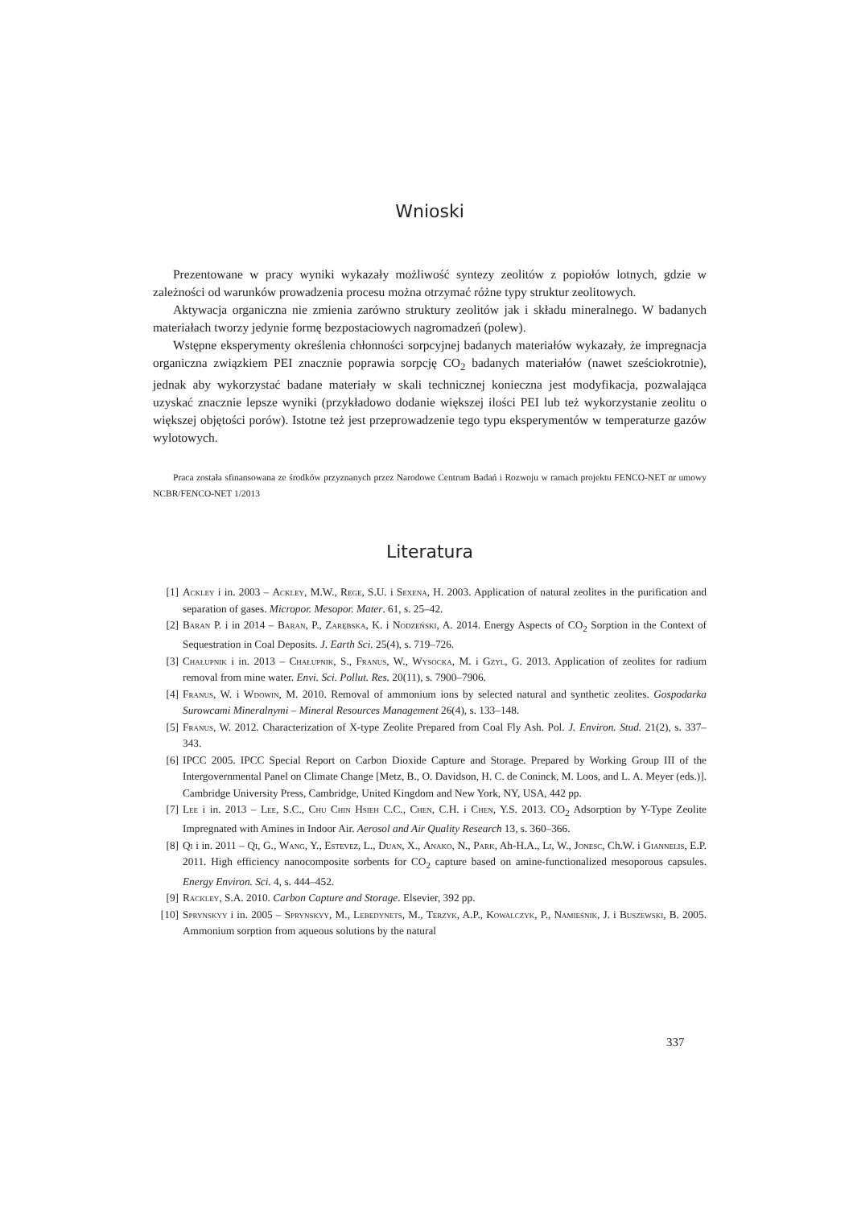Wnioski
Prezentowane w pracy wyniki wykazały możliwość syntezy zeolitów z popiołów lotnych, gdzie w zależności od warunków prowadzenia procesu można otrzymać różne typy struktur zeolitowych.
Aktywacja organiczna nie zmienia zarówno struktury zeolitów jak i składu mineralnego. W badanych materiałach tworzy jedynie formę bezpostaciowych nagromadzeń (polew).
Wstępne eksperymenty określenia chłonności sorpcyjnej badanych materiałów wykazały, że impregnacja organiczna związkiem PEI znacznie poprawia sorpcję CO<sub>2</sub> badanych materiałów (nawet sześciokrotnie), jednak aby wykorzystać badane materiały w skali technicznej konieczna jest modyfikacja, pozwalająca uzyskać znacznie lepsze wyniki (przykładowo dodanie większej ilości PEI lub też wykorzystanie zeolitu o większej objętości porów). Istotne też jest przeprowadzenie tego typu eksperymentów w temperaturze gazów wylotowych.
Praca została sfinansowana ze środków przyznanych przez Narodowe Centrum Badań i Rozwoju w ramach projektu FENCO-NET nr umowy NCBR/FENCO-NET 1/2013
Literatura
[1] Ackley i in. 2003 – Ackley, M.W., Rege, S.U. i Sexena, H. 2003. Application of natural zeolites in the purification and separation of gases. Micropor. Mesopor. Mater. 61, s. 25–42.
[2] Baran P. i in 2014 – Baran, P., Zarębska, K. i Nodzeński, A. 2014. Energy Aspects of CO<sub>2</sub> Sorption in the Context of Sequestration in Coal Deposits. J. Earth Sci. 25(4), s. 719–726.
[3] Chałupnik i in. 2013 – Chałupnik, S., Franus, W., Wysocka, M. i Gzyl, G. 2013. Application of zeolites for radium removal from mine water. Envi. Sci. Pollut. Res. 20(11), s. 7900–7906.
[4] Franus, W. i Wdowin, M. 2010. Removal of ammonium ions by selected natural and synthetic zeolites. Gospodarka Surowcami Mineralnymi – Mineral Resources Management 26(4), s. 133–148.
[5] Franus, W. 2012. Characterization of X-type Zeolite Prepared from Coal Fly Ash. Pol. J. Environ. Stud. 21(2), s. 337–343.
[6] IPCC 2005. IPCC Special Report on Carbon Dioxide Capture and Storage. Prepared by Working Group III of the Intergovernmental Panel on Climate Change [Metz, B., O. Davidson, H. C. de Coninck, M. Loos, and L. A. Meyer (eds.)]. Cambridge University Press, Cambridge, United Kingdom and New York, NY, USA, 442 pp.
[7] Lee i in. 2013 – Lee, S.C., Chu Chin Hsieh C.C., Chen, C.H. i Chen, Y.S. 2013. CO<sub>2</sub> Adsorption by Y-Type Zeolite Impregnated with Amines in Indoor Air. Aerosol and Air Quality Research 13, s. 360–366.
[8] Qi i in. 2011 – Qi, G., Wang, Y., Estevez, L., Duan, X., Anako, N., Park, Ah-H.A., Li, W., Jonesc, Ch.W. i Giannelis, E.P. 2011. High efficiency nanocomposite sorbents for CO<sub>2</sub> capture based on amine-functionalized mesoporous capsules. Energy Environ. Sci. 4, s. 444–452.
[9] Rackley, S.A. 2010. Carbon Capture and Storage. Elsevier, 392 pp.
[10] Sprynskyy i in. 2005 – Sprynskyy, M., Lebedynets, M., Terzyk, A.P., Kowalczyk, P., Namieśnik, J. i Buszewski, B. 2005. Ammonium sorption from aqueous solutions by the natural
337